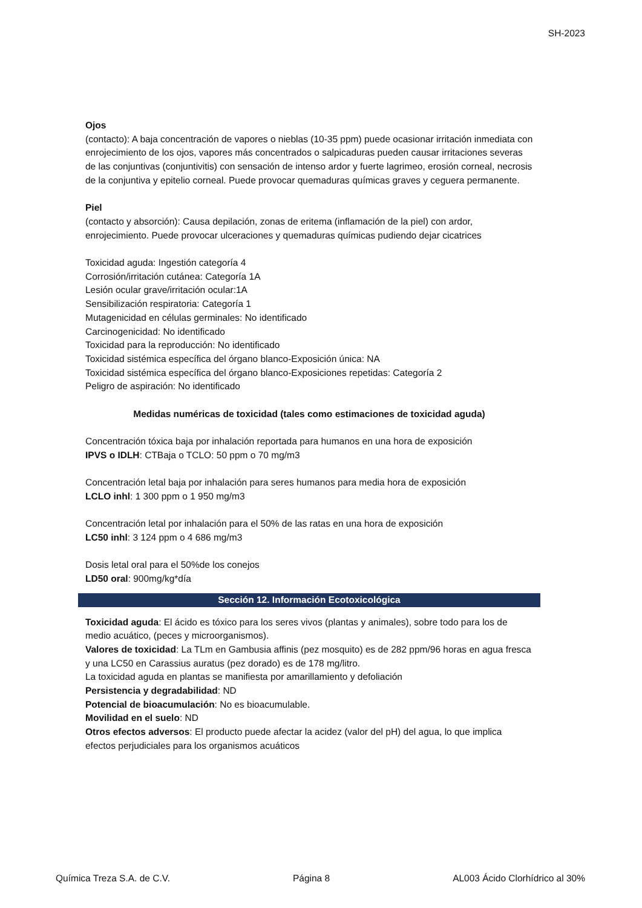SH-2023
Ojos
(contacto): A baja concentración de vapores o nieblas (10-35 ppm) puede ocasionar irritación inmediata con enrojecimiento de los ojos, vapores más concentrados o salpicaduras pueden causar irritaciones severas de las conjuntivas (conjuntivitis) con sensación de intenso ardor y fuerte lagrimeo, erosión corneal, necrosis de la conjuntiva y epitelio corneal. Puede provocar quemaduras químicas graves y ceguera permanente.
Piel
(contacto y absorción): Causa depilación, zonas de eritema (inflamación de la piel) con ardor, enrojecimiento. Puede provocar ulceraciones y quemaduras químicas pudiendo dejar cicatrices
Toxicidad aguda: Ingestión categoría 4
Corrosión/irritación cutánea: Categoría 1A
Lesión ocular grave/irritación ocular:1A
Sensibilización respiratoria: Categoría 1
Mutagenicidad en células germinales: No identificado
Carcinogenicidad: No identificado
Toxicidad para la reproducción: No identificado
Toxicidad sistémica específica del órgano blanco-Exposición única: NA
Toxicidad sistémica específica del órgano blanco-Exposiciones repetidas: Categoría 2
Peligro de aspiración: No identificado
Medidas numéricas de toxicidad (tales como estimaciones de toxicidad aguda)
Concentración tóxica baja por inhalación reportada para humanos en una hora de exposición
IPVS o IDLH: CTBaja o TCLO: 50 ppm o 70 mg/m3
Concentración letal baja por inhalación para seres humanos para media hora de exposición
LCLO inhl: 1 300 ppm o 1 950 mg/m3
Concentración letal por inhalación para el 50% de las ratas en una hora de exposición
LC50 inhl: 3 124 ppm o 4 686 mg/m3
Dosis letal oral para el 50%de los conejos
LD50 oral: 900mg/kg*día
Sección 12. Información Ecotoxicológica
Toxicidad aguda: El ácido es tóxico para los seres vivos (plantas y animales), sobre todo para los de medio acuático, (peces y microorganismos).
Valores de toxicidad: La TLm en Gambusia affinis (pez mosquito) es de 282 ppm/96 horas en agua fresca y una LC50 en Carassius auratus (pez dorado) es de 178 mg/litro.
La toxicidad aguda en plantas se manifiesta por amarillamiento y defoliación
Persistencia y degradabilidad: ND
Potencial de bioacumulación: No es bioacumulable.
Movilidad en el suelo: ND
Otros efectos adversos: El producto puede afectar la acidez (valor del pH) del agua, lo que implica efectos perjudiciales para los organismos acuáticos
Química Treza S.A. de C.V. Página 8 AL003 Ácido Clorhídrico al 30%